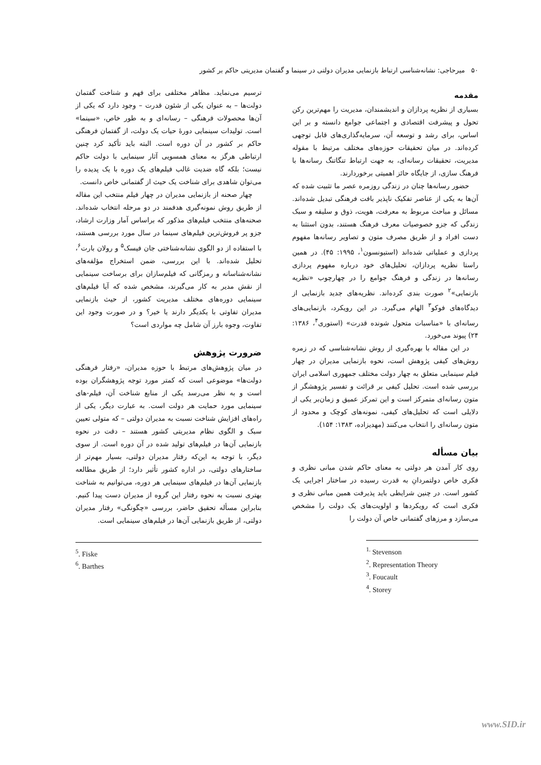۵۰ میرحاجی: نشانه‌شناسی ارتباط بازنمایی مدیران دولتی در سینما و گفتمان مدیریتی حاکم بر کشور
مقدمه
بسیاری از نظریه پردازان و اندیشمندان، مدیریت را مهم‌ترین رکن تحول و پیشرفت اقتصادی و اجتماعی جوامع دانسته و بر این اساس، برای رشد و توسعه آن، سرمایه‌گذاری‌های قابل توجهی کرده‌اند. در میان تحقیقات حوزه‌های مختلف مرتبط با مقوله مدیریت، تحقیقات رسانه‌ای، به جهت ارتباط تنگاتنگ رسانه‌ها با فرهنگ سازی، از جایگاه حائز اهمیتی برخوردارند.
حضور رسانه‌ها چنان در زندگی روزمره عصر ما تثبیت شده که آن‌ها به یکی از عناصر تفکیک ناپذیر بافت فرهنگی تبدیل شده‌اند. مسائل و مباحث مربوط به معرفت، هویت، ذوق و سلیقه و سبک زندگی که جزو خصوصیات معرف فرهنگ هستند، بدون استثنا به دست افراد و از طریق مصرف متون و تصاویر رسانه‌ها مفهوم پردازی و عملیاتی شده‌اند (استیونسون<sup>۱</sup>، ۱۹۹۵: ۴۵). در همین راستا نظریه پردازان، تحلیل‌های خود درباره مفهوم پردازی رسانه‌ها در زندگی و فرهنگ جوامع را در چهارچوب «نظریه بازنمایی»<sup>۲</sup> صورت بندی کرده‌اند. نظریه‌های جدید بازنمایی از دیدگاه‌های فوکو<sup>۳</sup> الهام می‌گیرد. در این رویکرد، بازنمایی‌های رسانه‌ای با «مناسبات متحول شونده قدرت» (استوری<sup>۴</sup>، ۱۳۸۶: ۲۴) پیوند می‌خورد.
در این مقاله با بهره‌گیری از روش نشانه‌شناسی که در زمره روش‌های کیفی پژوهش است، نحوه بازنمایی مدیران در چهار فیلم سینمایی متعلق به چهار دولت مختلف جمهوری اسلامی ایران بررسی شده است. تحلیل کیفی بر قرائت و تفسیر پژوهشگر از متون رسانه‌ای متمرکز است و این تمرکز عمیق و زمان‌بر یکی از دلایلی است که تحلیل‌های کیفی، نمونه‌های کوچک و محدود از متون رسانه‌ای را انتخاب می‌کنند (مهدیزاده، ۱۳۸۳: ۱۵۴).
بیان مسأله
روی کار آمدن هر دولتی به معنای حاکم شدن مبانی نظری و فکری خاص دولتمردانِ به قدرت رسیده در ساختار اجرایی یک کشور است. در چنین شرایطی باید پذیرفت همین مبانی نظری و فکری است که رویکردها و اولویت‌های یک دولت را مشخص می‌سازد و مرزهای گفتمانی خاص آن دولت را
<sup>1.</sup> Stevenson
<sup>2</sup>. Representation Theory
<sup>3</sup>. Foucault
<sup>4</sup>. Storey
ترسیم می‌نماید. مظاهر مختلفی برای فهم و شناخت گفتمان دولت‌ها – به عنوان یکی از شئون قدرت – وجود دارد که یکی از آن‌ها محصولات فرهنگی – رسانه‌ای و به طور خاص، «سینما» است. تولیدات سینمایی دورهٔ حیات یک دولت، از گفتمان فرهنگی حاکم بر کشور در آن دوره است. البته باید تأکید کرد چنین ارتباطی هرگز به معنای همسویی آثار سینمایی با دولت حاکم نیست؛ بلکه گاه ضدیت غالب فیلم‌های یک دوره با یک پدیده را می‌توان شاهدی برای شناخت یک حیث از گفتمانی خاص دانست.
چهار صحنه از بازنمایی مدیران در چهار فیلم منتخب این مقاله از طریق روش نمونه‌گیری هدفمند در دو مرحله انتخاب شده‌اند. صحنه‌های منتخب فیلم‌های مذکور که براساس آمار وزارت ارشاد، جزو پر فروش‌ترین فیلم‌های سینما در سال مورد بررسی هستند، با استفاده از دو الگوی نشانه‌شناختی جان فیسک<sup>۵</sup> و رولان بارت<sup>۶</sup>، تحلیل شده‌اند. با این بررسی، ضمن استخراج مؤلفه‌های نشانه‌شناسانه و رمزگانی که فیلم‌سازان برای برساخت سینمایی از نقش مدیر به کار می‌گیرند، مشخص شده که آیا فیلم‌های سینمایی دوره‌های مختلف مدیریت کشور، از حیث بازنمایی مدیران تفاوتی با یکدیگر دارند یا خیر؟ و در صورت وجود این تفاوت، وجوه بارز آن شامل چه مواردی است؟
ضرورت پژوهش
در میان پژوهش‌های مرتبط با حوزه مدیران، «رفتار فرهنگی دولت‌ها» موضوعی است که کمتر مورد توجه پژوهشگران بوده است و به نظر می‌رسد یکی از منابع شناخت آن، فیلم-های سینمایی مورد حمایت هر دولت است. به عبارت دیگر، یکی از راه‌های افزایش شناخت نسبت به مدیران دولتی – که متولی تعیین سبک و الگوی نظام مدیریتی کشور هستند – دقت در نحوه بازنمایی آن‌ها در فیلم‌های تولید شده در آن دوره است. از سوی دیگر، با توجه به این‌که رفتار مدیران دولتی، بسیار مهم‌تر از ساختارهای دولتی، در اداره کشور تأثیر دارد؛ از طریق مطالعه بازنمایی آن‌ها در فیلم‌های سینمایی هر دوره، می‌توانیم به شناخت بهتری نسبت به نحوه رفتار این گروه از مدیران دست پیدا کنیم. بنابراین مسأله تحقیق حاضر، بررسی «چگونگی» رفتار مدیران دولتی، از طریق بازنمایی آن‌ها در فیلم‌های سینمایی است.
<sup>5</sup>. Fiske
<sup>6</sup>. Barthes
www.SID.ir